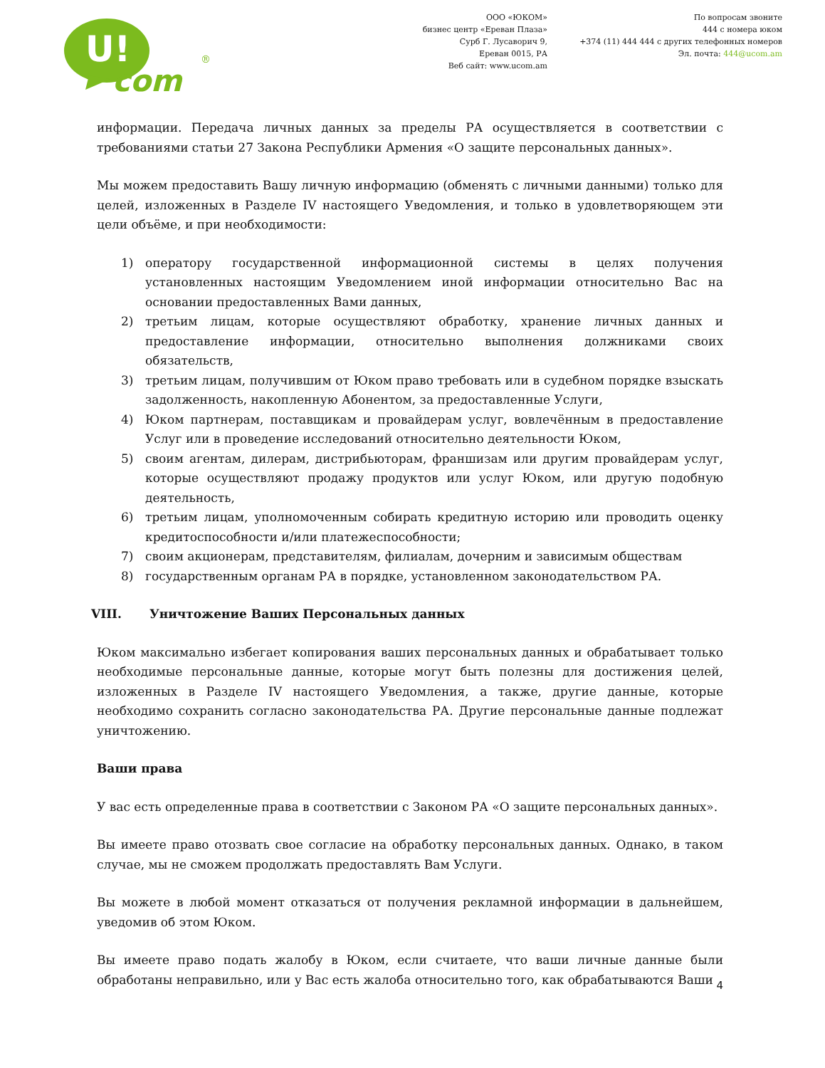U!
com
®
ООО «ЮКОМ»
бизнес центр «Ереван Плаза»
Сурб Г. Лусаворич 9,
Ереван 0015, РА
Веб сайт: www.ucom.am
По вопросам звоните
444 с номера юком
+374 (11) 444 444 с других телефонных номеров
Эл. почта: 444@ucom.am
информации. Передача личных данных за пределы РА осуществляется в соответствии с требованиями статьи 27 Закона Республики Армения «О защите персональных данных».
Мы можем предоставить Вашу личную информацию (обменять с личными данными) только для целей, изложенных в Разделе IV настоящего Уведомления, и только в удовлетворяющем эти цели объёме, и при необходимости:
1) оператору государственной информационной системы в целях получения установленных настоящим Уведомлением иной информации относительно Вас на основании предоставленных Вами данных,
2) третьим лицам, которые осуществляют обработку, хранение личных данных и предоставление информации, относительно выполнения должниками своих обязательств,
3) третьим лицам, получившим от Юком право требовать или в судебном порядке взыскать задолженность, накопленную Абонентом, за предоставленные Услуги,
4) Юком партнерам, поставщикам и провайдерам услуг, вовлечённым в предоставление Услуг или в проведение исследований относительно деятельности Юком,
5) своим агентам, дилерам, дистрибьюторам, франшизам или другим провайдерам услуг, которые осуществляют продажу продуктов или услуг Юком, или другую подобную деятельность,
6) третьим лицам, уполномоченным собирать кредитную историю или проводить оценку кредитоспособности и/или платежеспособности;
7) своим акционерам, представителям, филиалам, дочерним и зависимым обществам
8) государственным органам РА в порядке, установленном законодательством РА.
VIII. Уничтожение Ваших Персональных данных
Юком максимально избегает копирования ваших персональных данных и обрабатывает только необходимые персональные данные, которые могут быть полезны для достижения целей, изложенных в Разделе IV настоящего Уведомления, а также, другие данные, которые необходимо сохранить согласно законодательства РА. Другие персональные данные подлежат уничтожению.
Ваши права
У вас есть определенные права в соответствии с Законом РА «О защите персональных данных».
Вы имеете право отозвать свое согласие на обработку персональных данных. Однако, в таком случае, мы не сможем продолжать предоставлять Вам Услуги.
Вы можете в любой момент отказаться от получения рекламной информации в дальнейшем, уведомив об этом Юком.
Вы имеете право подать жалобу в Юком, если считаете, что ваши личные данные были обработаны неправильно, или у Вас есть жалоба относительно того, как обрабатываются Ваши
4